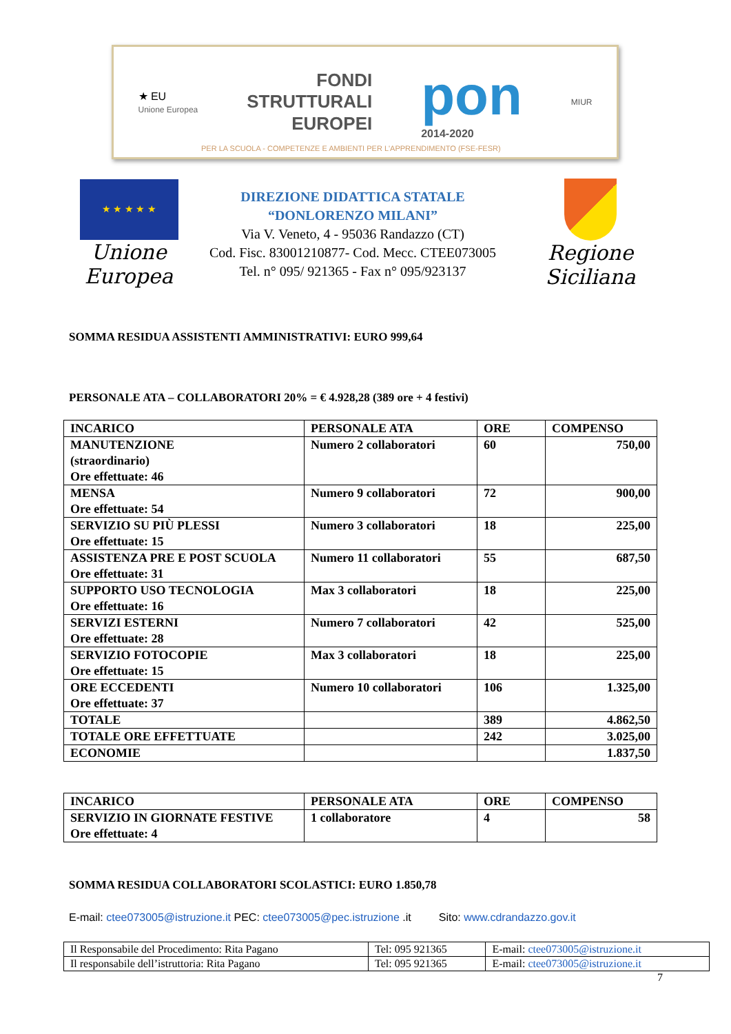★ EU
Unione Europea
FONDI
STRUTTURALI
EUROPEI
pon
2014-2020
MIUR
PER LA SCUOLA - COMPETENZE E AMBIENTI PER L'APPRENDIMENTO (FSE-FESR)
★ ★ ★ ★ ★
Unione Europea
DIREZIONE DIDATTICA STATALE
“DONLORENZO MILANI”
Via V. Veneto, 4 - 95036 Randazzo (CT)
Cod. Fisc. 83001210877- Cod. Mecc. CTEE073005
Tel. n° 095/ 921365 - Fax n° 095/923137
Regione Siciliana
SOMMA RESIDUA ASSISTENTI AMMINISTRATIVI: EURO 999,64
PERSONALE ATA – COLLABORATORI 20% = € 4.928,28 (389 ore + 4 festivi)
| INCARICO | PERSONALE ATA | ORE | COMPENSO |
| --- | --- | --- | --- |
| MANUTENZIONE (straordinario) Ore effettuate: 46 | Numero 2 collaboratori | 60 | 750,00 |
| MENSA Ore effettuate: 54 | Numero 9 collaboratori | 72 | 900,00 |
| SERVIZIO SU PIÙ PLESSI Ore effettuate: 15 | Numero 3 collaboratori | 18 | 225,00 |
| ASSISTENZA PRE E POST SCUOLA Ore effettuate: 31 | Numero 11 collaboratori | 55 | 687,50 |
| SUPPORTO USO TECNOLOGIA Ore effettuate: 16 | Max 3 collaboratori | 18 | 225,00 |
| SERVIZI ESTERNI Ore effettuate: 28 | Numero 7 collaboratori | 42 | 525,00 |
| SERVIZIO FOTOCOPIE Ore effettuate: 15 | Max 3 collaboratori | 18 | 225,00 |
| ORE ECCEDENTI Ore effettuate: 37 | Numero 10 collaboratori | 106 | 1.325,00 |
| TOTALE | | 389 | 4.862,50 |
| TOTALE ORE EFFETTUATE | | 242 | 3.025,00 |
| ECONOMIE | | | 1.837,50 |
| INCARICO | PERSONALE ATA | ORE | COMPENSO |
| --- | --- | --- | --- |
| SERVIZIO IN GIORNATE FESTIVE Ore effettuate: 4 | 1 collaboratore | 4 | 58 |
SOMMA RESIDUA COLLABORATORI SCOLASTICI: EURO 1.850,78
E-mail: ctee073005@istruzione.it PEC: ctee073005@pec.istruzione .it Sito: www.cdrandazzo.gov.it
| Il Responsabile del Procedimento: Rita Pagano | Tel: 095 921365 | E-mail: ctee073005@istruzione.it |
| Il responsabile dell’istruttoria: Rita Pagano | Tel: 095 921365 | E-mail: ctee073005@istruzione.it |
7